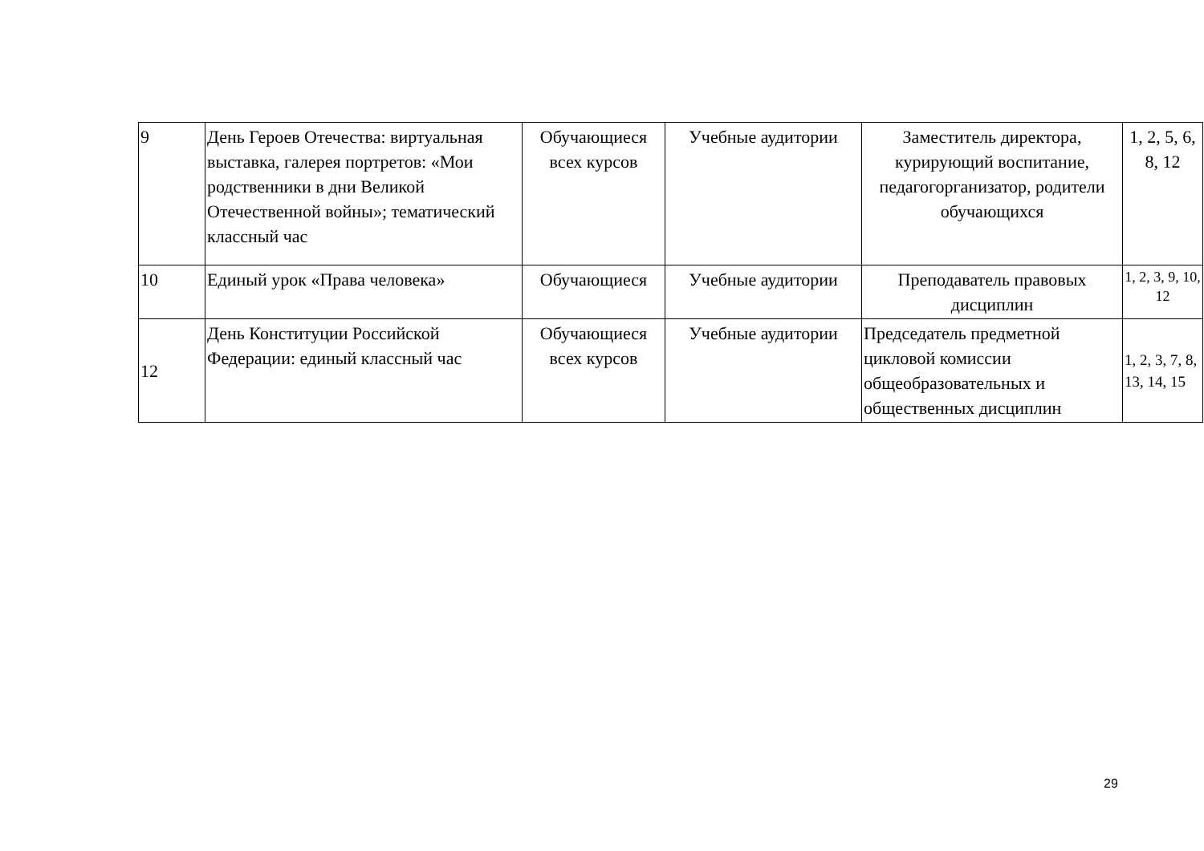| 9 | День Героев Отечества: виртуальная выставка, галерея портретов: «Мои родственники в дни Великой Отечественной войны»; тематический классный час | Обучающиеся всех курсов | Учебные аудитории | Заместитель директора, курирующий воспитание, педагогорганизатор, родители обучающихся | 1, 2, 5, 6, 8, 12 |
| 10 | Единый урок «Права человека» | Обучающиеся | Учебные аудитории | Преподаватель правовых дисциплин | 1, 2, 3, 9, 10, 12 |
| 12 | День Конституции Российской Федерации: единый классный час | Обучающиеся всех курсов | Учебные аудитории | Председатель предметной цикловой комиссии общеобразовательных и общественных дисциплин | 1, 2, 3, 7, 8, 13, 14, 15 |
29